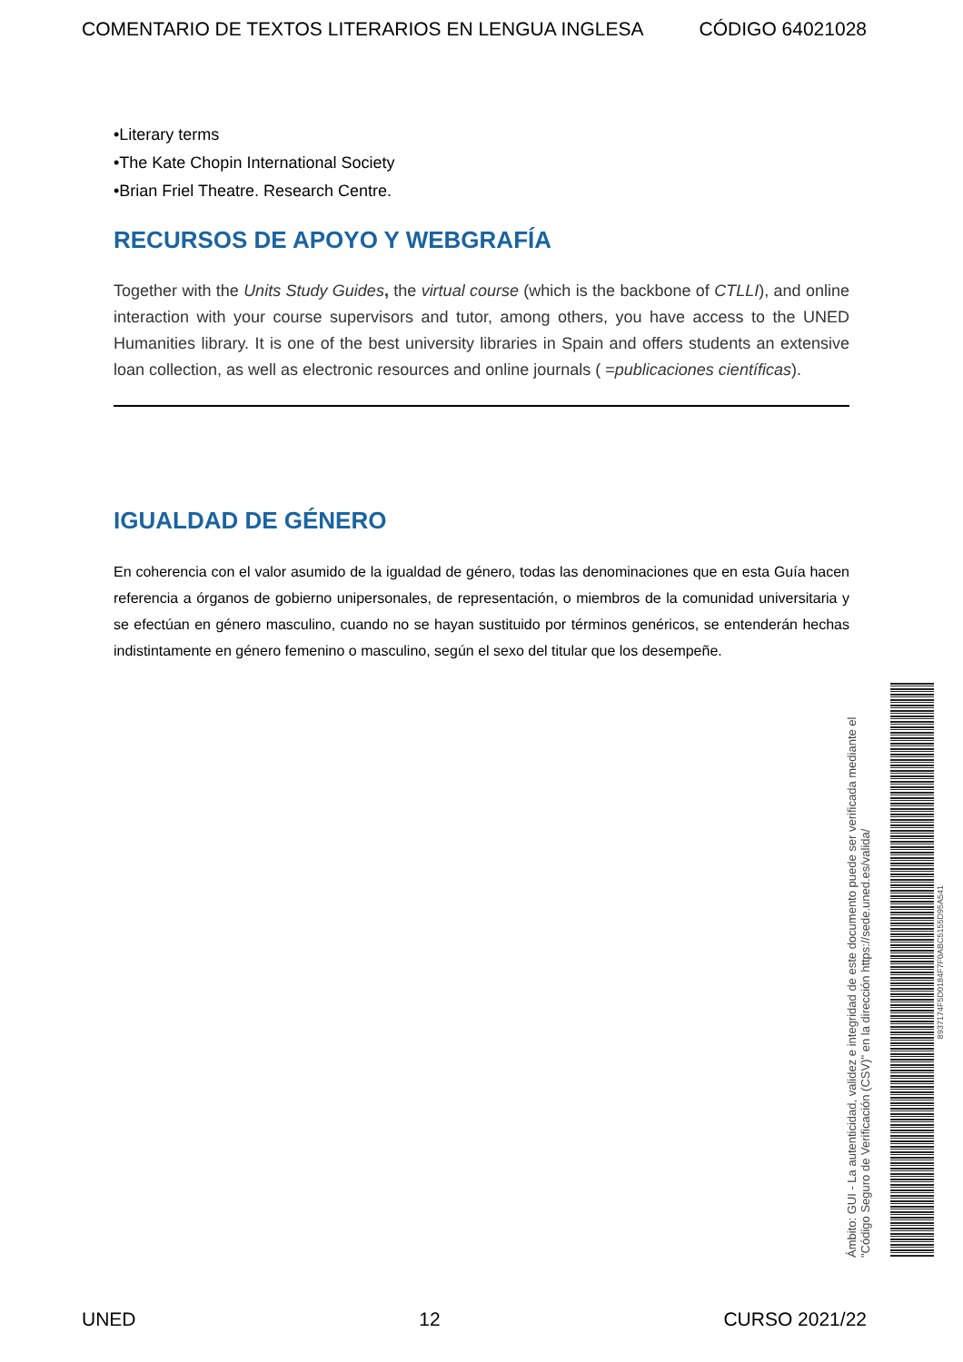COMENTARIO DE TEXTOS LITERARIOS EN LENGUA INGLESA CÓDIGO 64021028
•Literary terms
•The Kate Chopin International Society
•Brian Friel Theatre. Research Centre.
RECURSOS DE APOYO Y WEBGRAFÍA
Together with the Units Study Guides, the virtual course (which is the backbone of CTLLI), and online interaction with your course supervisors and tutor, among others, you have access to the UNED Humanities library. It is one of the best university libraries in Spain and offers students an extensive loan collection, as well as electronic resources and online journals ( =publicaciones científicas).
IGUALDAD DE GÉNERO
En coherencia con el valor asumido de la igualdad de género, todas las denominaciones que en esta Guía hacen referencia a órganos de gobierno unipersonales, de representación, o miembros de la comunidad universitaria y se efectúan en género masculino, cuando no se hayan sustituido por términos genéricos, se entenderán hechas indistintamente en género femenino o masculino, según el sexo del titular que los desempeñe.
Ámbito: GUI - La autenticidad, validez e integridad de este documento puede ser verificada mediante el "Código Seguro de Verificación (CSV)" en la dirección https://sede.uned.es/valida/
8937174F5D0184F7F0ABC5155D95A541
UNED 12 CURSO 2021/22